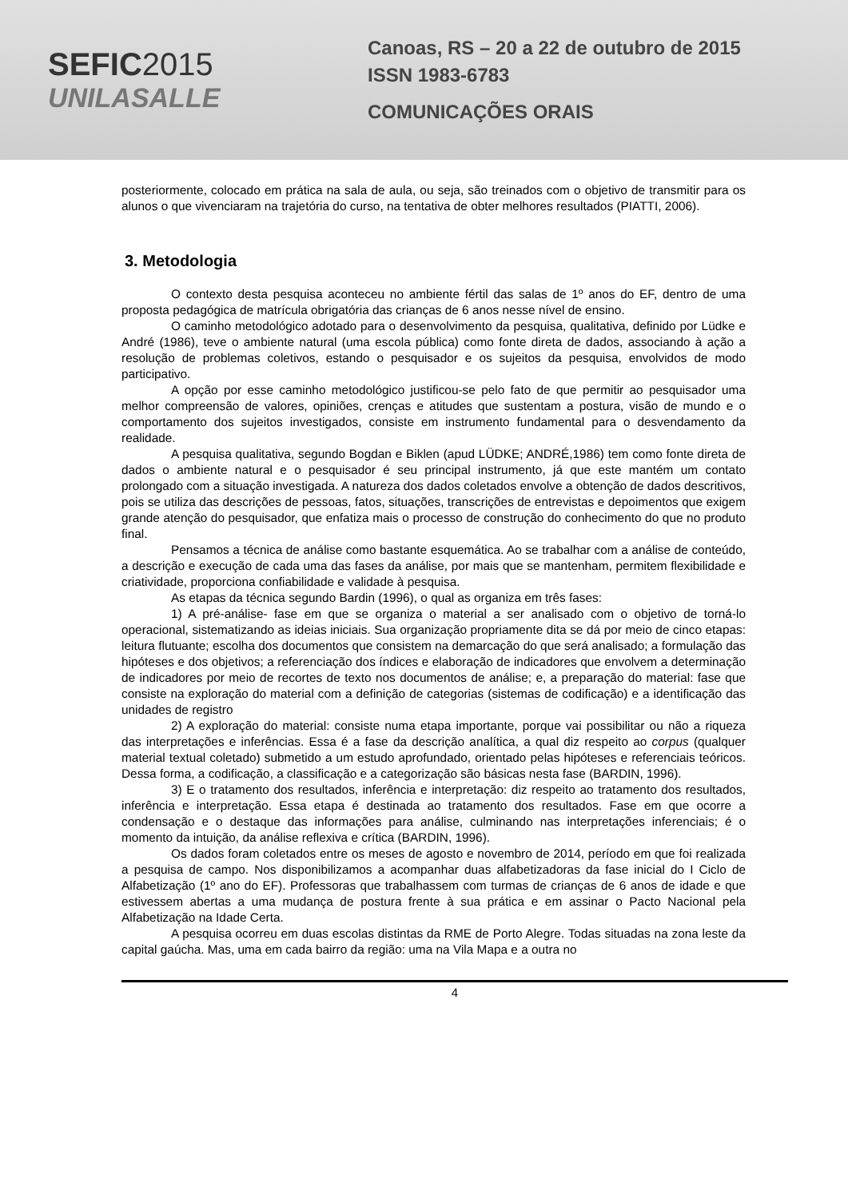SEFIC2015
UNILASALLE
Canoas, RS – 20 a 22 de outubro de 2015
ISSN 1983-6783
COMUNICAÇÕES ORAIS
posteriormente, colocado em prática na sala de aula, ou seja, são treinados com o objetivo de transmitir para os alunos o que vivenciaram na trajetória do curso, na tentativa de obter melhores resultados (PIATTI, 2006).
3. Metodologia
O contexto desta pesquisa aconteceu no ambiente fértil das salas de 1º anos do EF, dentro de uma proposta pedagógica de matrícula obrigatória das crianças de 6 anos nesse nível de ensino.
O caminho metodológico adotado para o desenvolvimento da pesquisa, qualitativa, definido por Lüdke e André (1986), teve o ambiente natural (uma escola pública) como fonte direta de dados, associando à ação a resolução de problemas coletivos, estando o pesquisador e os sujeitos da pesquisa, envolvidos de modo participativo.
A opção por esse caminho metodológico justificou-se pelo fato de que permitir ao pesquisador uma melhor compreensão de valores, opiniões, crenças e atitudes que sustentam a postura, visão de mundo e o comportamento dos sujeitos investigados, consiste em instrumento fundamental para o desvendamento da realidade.
A pesquisa qualitativa, segundo Bogdan e Biklen (apud LÜDKE; ANDRÉ,1986) tem como fonte direta de dados o ambiente natural e o pesquisador é seu principal instrumento, já que este mantém um contato prolongado com a situação investigada. A natureza dos dados coletados envolve a obtenção de dados descritivos, pois se utiliza das descrições de pessoas, fatos, situações, transcrições de entrevistas e depoimentos que exigem grande atenção do pesquisador, que enfatiza mais o processo de construção do conhecimento do que no produto final.
Pensamos a técnica de análise como bastante esquemática. Ao se trabalhar com a análise de conteúdo, a descrição e execução de cada uma das fases da análise, por mais que se mantenham, permitem flexibilidade e criatividade, proporciona confiabilidade e validade à pesquisa.
As etapas da técnica segundo Bardin (1996), o qual as organiza em três fases:
1) A pré-análise- fase em que se organiza o material a ser analisado com o objetivo de torná-lo operacional, sistematizando as ideias iniciais. Sua organização propriamente dita se dá por meio de cinco etapas: leitura flutuante; escolha dos documentos que consistem na demarcação do que será analisado; a formulação das hipóteses e dos objetivos; a referenciação dos índices e elaboração de indicadores que envolvem a determinação de indicadores por meio de recortes de texto nos documentos de análise; e, a preparação do material: fase que consiste na exploração do material com a definição de categorias (sistemas de codificação) e a identificação das unidades de registro
2) A exploração do material: consiste numa etapa importante, porque vai possibilitar ou não a riqueza das interpretações e inferências. Essa é a fase da descrição analítica, a qual diz respeito ao corpus (qualquer material textual coletado) submetido a um estudo aprofundado, orientado pelas hipóteses e referenciais teóricos. Dessa forma, a codificação, a classificação e a categorização são básicas nesta fase (BARDIN, 1996).
3) E o tratamento dos resultados, inferência e interpretação: diz respeito ao tratamento dos resultados, inferência e interpretação. Essa etapa é destinada ao tratamento dos resultados. Fase em que ocorre a condensação e o destaque das informações para análise, culminando nas interpretações inferenciais; é o momento da intuição, da análise reflexiva e crítica (BARDIN, 1996).
Os dados foram coletados entre os meses de agosto e novembro de 2014, período em que foi realizada a pesquisa de campo. Nos disponibilizamos a acompanhar duas alfabetizadoras da fase inicial do I Ciclo de Alfabetização (1º ano do EF). Professoras que trabalhassem com turmas de crianças de 6 anos de idade e que estivessem abertas a uma mudança de postura frente à sua prática e em assinar o Pacto Nacional pela Alfabetização na Idade Certa.
A pesquisa ocorreu em duas escolas distintas da RME de Porto Alegre. Todas situadas na zona leste da capital gaúcha. Mas, uma em cada bairro da região: uma na Vila Mapa e a outra no
4